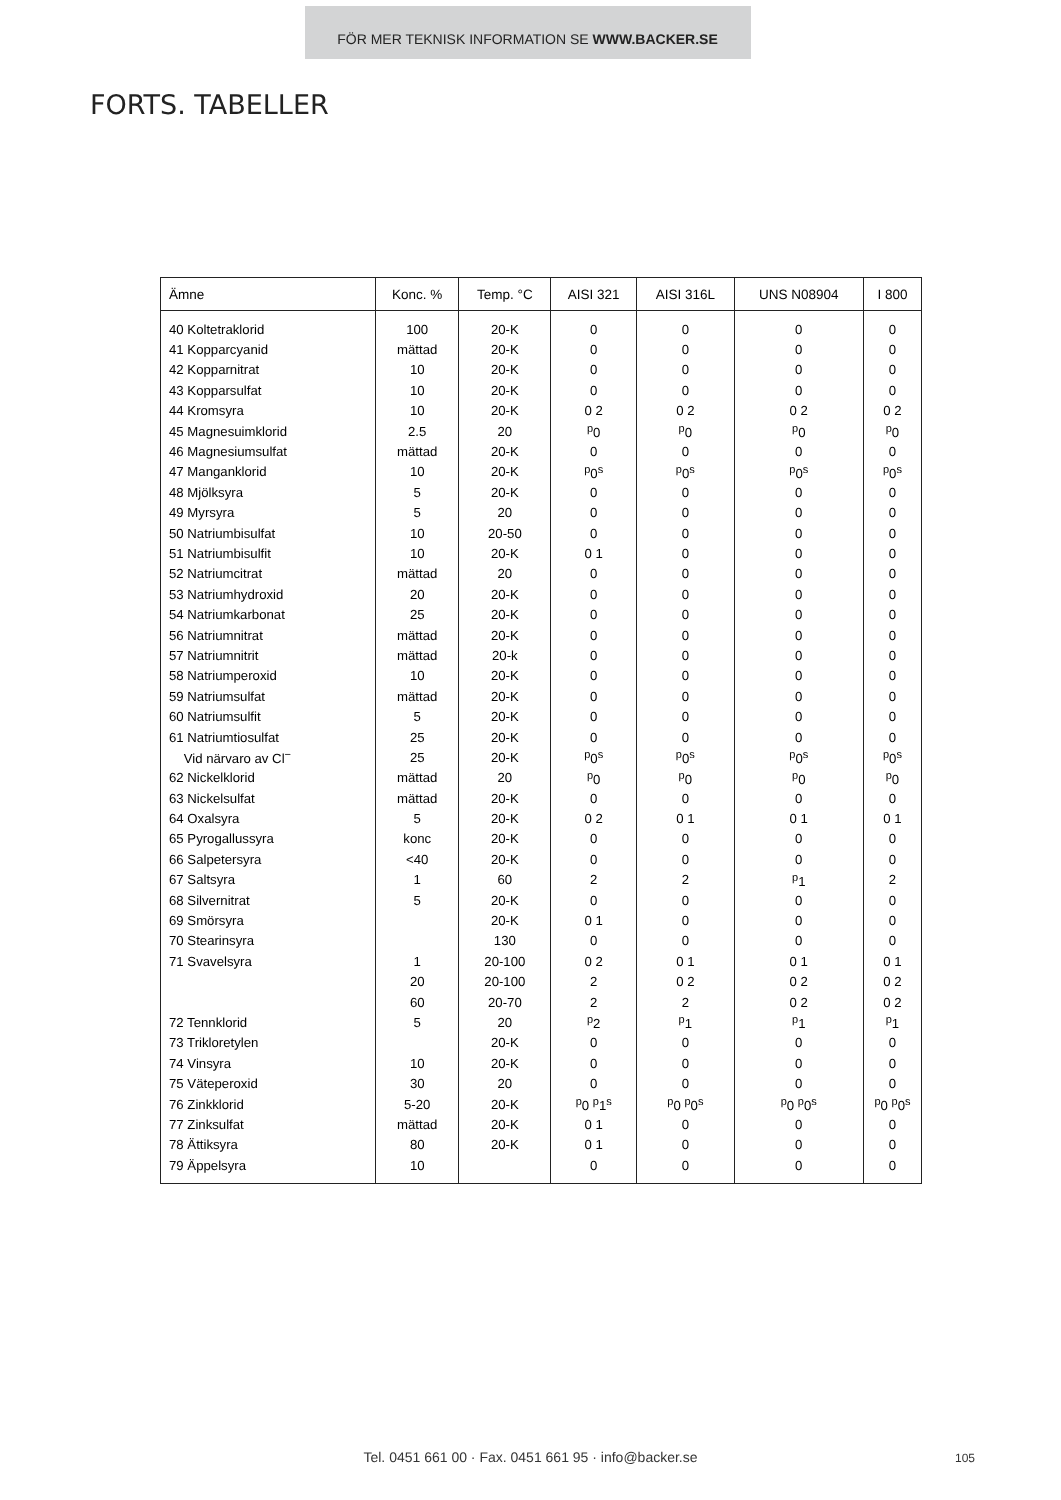FÖR MER TEKNISK INFORMATION SE WWW.BACKER.SE
FORTS. TABELLER
| Ämne | Konc. % | Temp. °C | AISI 321 | AISI 316L | UNS N08904 | I 800 |
| --- | --- | --- | --- | --- | --- | --- |
| 40 Koltetraklorid | 100 | 20-K | 0 | 0 | 0 | 0 |
| 41 Kopparcyanid | mättad | 20-K | 0 | 0 | 0 | 0 |
| 42 Kopparnitrat | 10 | 20-K | 0 | 0 | 0 | 0 |
| 43 Kopparsulfat | 10 | 20-K | 0 | 0 | 0 | 0 |
| 44 Kromsyra | 10 | 20-K | 0 2 | 0 2 | 0 2 | 0 2 |
| 45 Magnesuimklorid | 2.5 | 20 | <sup>p</sup> 0 | <sup>p</sup> 0 | <sup>p</sup> 0 | <sup>p</sup> 0 |
| 46 Magnesiumsulfat | mättad | 20-K | 0 | 0 | 0 | 0 |
| 47 Manganklorid | 10 | 20-K | <sup>p</sup> 0<sup>s</sup> | <sup>p</sup> 0<sup>s</sup> | <sup>p</sup> 0<sup>s</sup> | <sup>p</sup> 0<sup>s</sup> |
| 48 Mjölksyra | 5 | 20-K | 0 | 0 | 0 | 0 |
| 49 Myrsyra | 5 | 20 | 0 | 0 | 0 | 0 |
| 50 Natriumbisulfat | 10 | 20-50 | 0 | 0 | 0 | 0 |
| 51 Natriumbisulfit | 10 | 20-K | 0 1 | 0 | 0 | 0 |
| 52 Natriumcitrat | mättad | 20 | 0 | 0 | 0 | 0 |
| 53 Natriumhydroxid | 20 | 20-K | 0 | 0 | 0 | 0 |
| 54 Natriumkarbonat | 25 | 20-K | 0 | 0 | 0 | 0 |
| 56 Natriumnitrat | mättad | 20-K | 0 | 0 | 0 | 0 |
| 57 Natriumnitrit | mättad | 20-k | 0 | 0 | 0 | 0 |
| 58 Natriumperoxid | 10 | 20-K | 0 | 0 | 0 | 0 |
| 59 Natriumsulfat | mättad | 20-K | 0 | 0 | 0 | 0 |
| 60 Natriumsulfit | 5 | 20-K | 0 | 0 | 0 | 0 |
| 61 Natriumtiosulfat | 25 | 20-K | 0 | 0 | 0 | 0 |
| Vid närvaro av Cl<sup>−</sup> | 25 | 20-K | <sup>p</sup> 0<sup>s</sup> | <sup>p</sup> 0<sup>s</sup> | <sup>p</sup> 0<sup>s</sup> | <sup>p</sup> 0<sup>s</sup> |
| 62 Nickelklorid | mättad | 20 | <sup>p</sup> 0 | <sup>p</sup> 0 | <sup>p</sup> 0 | <sup>p</sup> 0 |
| 63 Nickelsulfat | mättad | 20-K | 0 | 0 | 0 | 0 |
| 64 Oxalsyra | 5 | 20-K | 0 2 | 0 1 | 0 1 | 0 1 |
| 65 Pyrogallussyra | konc | 20-K | 0 | 0 | 0 | 0 |
| 66 Salpetersyra | <40 | 20-K | 0 | 0 | 0 | 0 |
| 67 Saltsyra | 1 | 60 | 2 | 2 | <sup>p</sup> 1 | 2 |
| 68 Silvernitrat | 5 | 20-K | 0 | 0 | 0 | 0 |
| 69 Smörsyra | | 20-K | 0 1 | 0 | 0 | 0 |
| 70 Stearinsyra | | 130 | 0 | 0 | 0 | 0 |
| 71 Svavelsyra | 1 | 20-100 | 0 2 | 0 1 | 0 1 | 0 1 |
| | 20 | 20-100 | 2 | 0 2 | 0 2 | 0 2 |
| | 60 | 20-70 | 2 | 2 | 0 2 | 0 2 |
| 72 Tennklorid | 5 | 20 | <sup>p</sup> 2 | <sup>p</sup> 1 | <sup>p</sup> 1 | <sup>p</sup> 1 |
| 73 Trikloretylen | | 20-K | 0 | 0 | 0 | 0 |
| 74 Vinsyra | 10 | 20-K | 0 | 0 | 0 | 0 |
| 75 Väteperoxid | 30 | 20 | 0 | 0 | 0 | 0 |
| 76 Zinkklorid | 5-20 | 20-K | <sup>p</sup> 0 <sup>p</sup>1<sup>s</sup> | <sup>p</sup> 0 <sup>p</sup>0<sup>s</sup> | <sup>p</sup> 0 <sup>p</sup>0<sup>s</sup> | <sup>p</sup> 0 <sup>p</sup>0<sup>s</sup> |
| 77 Zinksulfat | mättad | 20-K | 0 1 | 0 | 0 | 0 |
| 78 Ättiksyra | 80 | 20-K | 0 1 | 0 | 0 | 0 |
| 79 Äppelsyra | 10 | | 0 | 0 | 0 | 0 |
Tel. 0451 661 00 · Fax. 0451 661 95 · info@backer.se 105